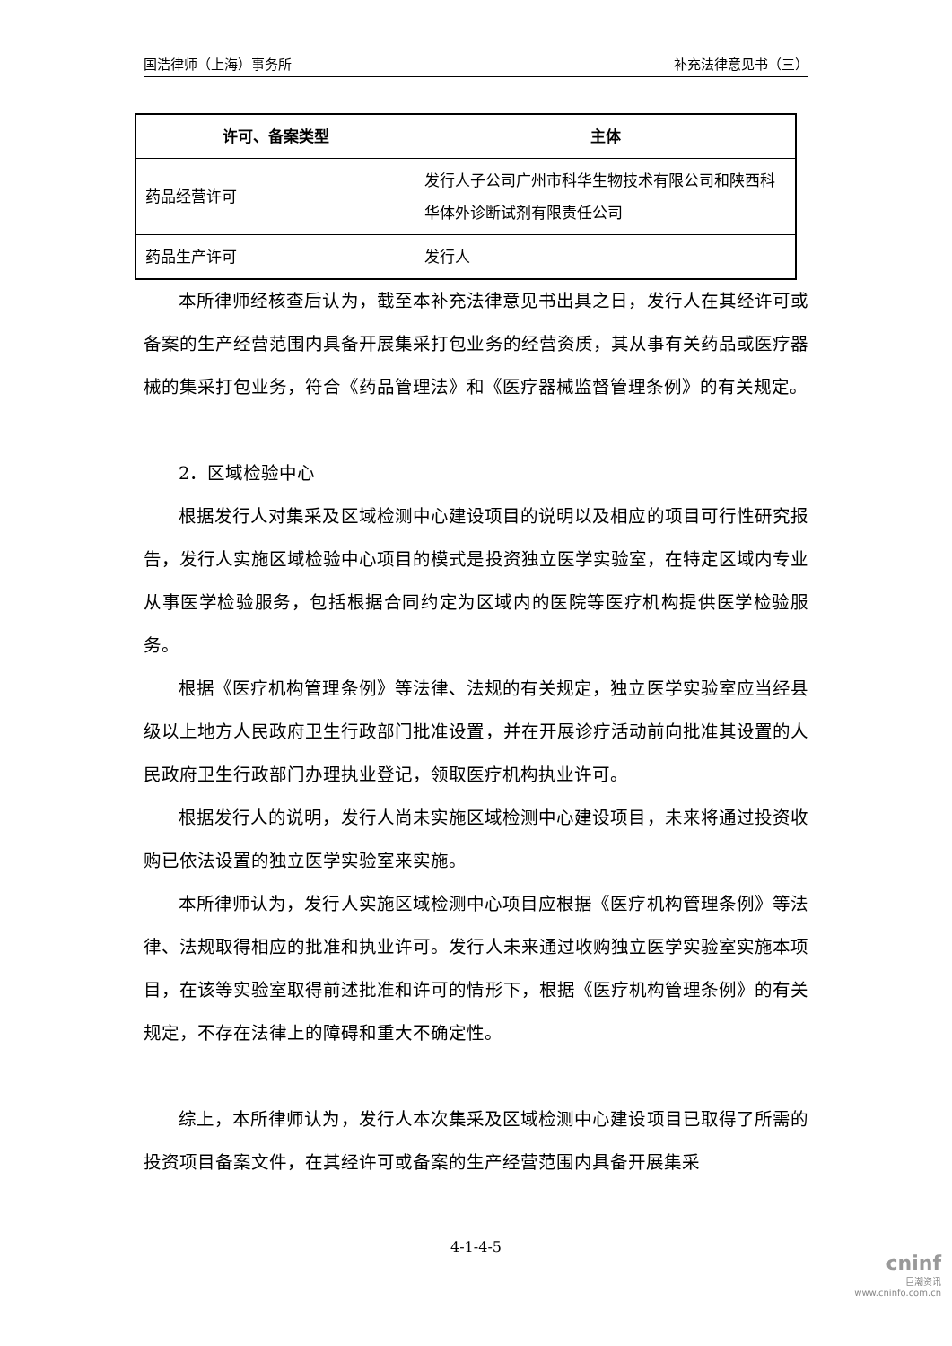国浩律师（上海）事务所 补充法律意见书（三）
| 许可、备案类型 | 主体 |
| --- | --- |
| 药品经营许可 | 发行人子公司广州市科华生物技术有限公司和陕西科华体外诊断试剂有限责任公司 |
| 药品生产许可 | 发行人 |
本所律师经核查后认为，截至本补充法律意见书出具之日，发行人在其经许可或备案的生产经营范围内具备开展集采打包业务的经营资质，其从事有关药品或医疗器械的集采打包业务，符合《药品管理法》和《医疗器械监督管理条例》的有关规定。
2．区域检验中心
根据发行人对集采及区域检测中心建设项目的说明以及相应的项目可行性研究报告，发行人实施区域检验中心项目的模式是投资独立医学实验室，在特定区域内专业从事医学检验服务，包括根据合同约定为区域内的医院等医疗机构提供医学检验服务。
根据《医疗机构管理条例》等法律、法规的有关规定，独立医学实验室应当经县级以上地方人民政府卫生行政部门批准设置，并在开展诊疗活动前向批准其设置的人民政府卫生行政部门办理执业登记，领取医疗机构执业许可。
根据发行人的说明，发行人尚未实施区域检测中心建设项目，未来将通过投资收购已依法设置的独立医学实验室来实施。
本所律师认为，发行人实施区域检测中心项目应根据《医疗机构管理条例》等法律、法规取得相应的批准和执业许可。发行人未来通过收购独立医学实验室实施本项目，在该等实验室取得前述批准和许可的情形下，根据《医疗机构管理条例》的有关规定，不存在法律上的障碍和重大不确定性。
综上，本所律师认为，发行人本次集采及区域检测中心建设项目已取得了所需的投资项目备案文件，在其经许可或备案的生产经营范围内具备开展集采
4-1-4-5
cninf
巨潮资讯
www.cninfo.com.cn